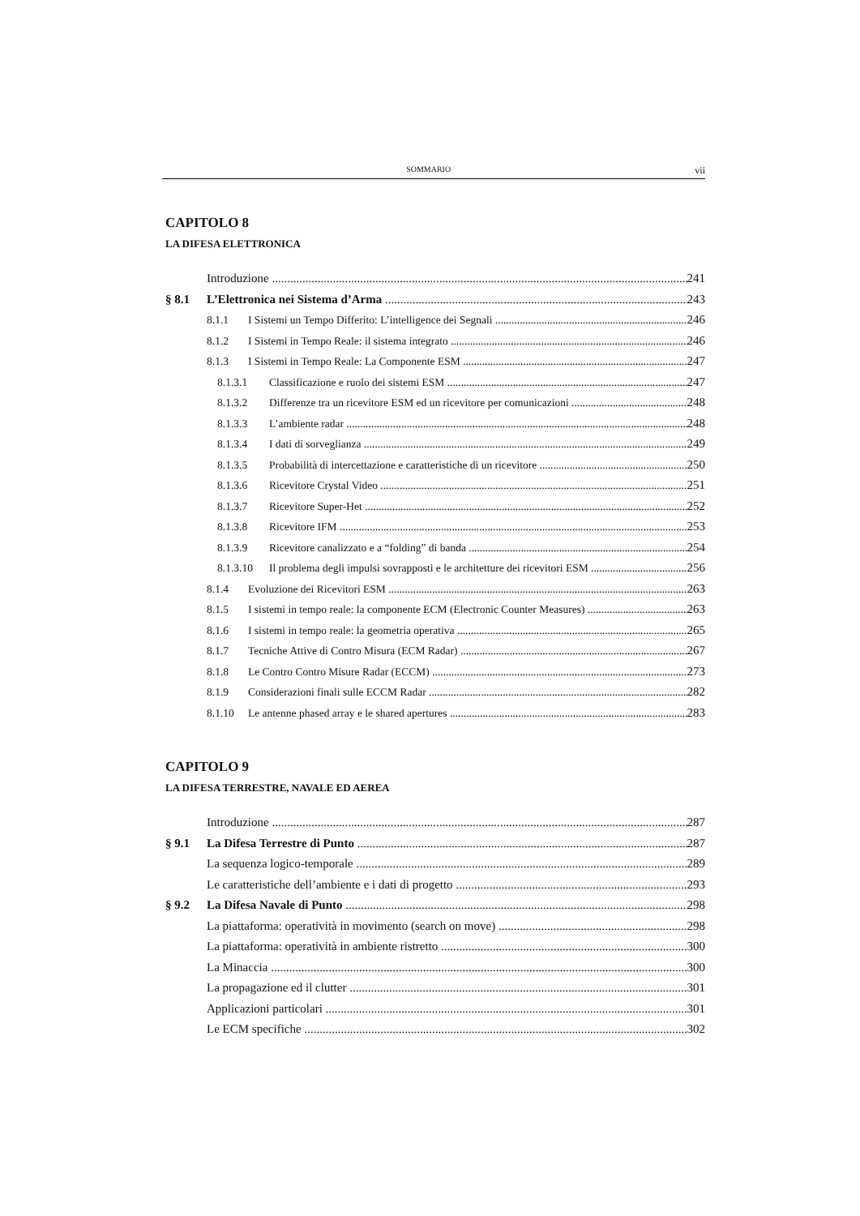SOMMARIO vii
CAPITOLO 8
LA DIFESA ELETTRONICA
Introduzione 241
§ 8.1 L’Elettronica nei Sistema d’Arma 243
8.1.1 I Sistemi un Tempo Differito: L’intelligence dei Segnali 246
8.1.2 I Sistemi in Tempo Reale: il sistema integrato 246
8.1.3 I Sistemi in Tempo Reale: La Componente ESM 247
8.1.3.1 Classificazione e ruolo dei sistemi ESM 247
8.1.3.2 Differenze tra un ricevitore ESM ed un ricevitore per comunicazioni 248
8.1.3.3 L’ambiente radar 248
8.1.3.4 I dati di sorveglianza 249
8.1.3.5 Probabilità di intercettazione e caratteristiche di un ricevitore 250
8.1.3.6 Ricevitore Crystal Video 251
8.1.3.7 Ricevitore Super-Het 252
8.1.3.8 Ricevitore IFM 253
8.1.3.9 Ricevitore canalizzato e a “folding” di banda 254
8.1.3.10 Il problema degli impulsi sovrapposti e le architetture dei ricevitori ESM 256
8.1.4 Evoluzione dei Ricevitori ESM 263
8.1.5 I sistemi in tempo reale: la componente ECM (Electronic Counter Measures) 263
8.1.6 I sistemi in tempo reale: la geometria operativa 265
8.1.7 Tecniche Attive di Contro Misura (ECM Radar) 267
8.1.8 Le Contro Contro Misure Radar (ECCM) 273
8.1.9 Considerazioni finali sulle ECCM Radar 282
8.1.10 Le antenne phased array e le shared apertures 283
CAPITOLO 9
LA DIFESA TERRESTRE, NAVALE ED AEREA
Introduzione 287
§ 9.1 La Difesa Terrestre di Punto 287
La sequenza logico-temporale 289
Le caratteristiche dell’ambiente e i dati di progetto 293
§ 9.2 La Difesa Navale di Punto 298
La piattaforma: operatività in movimento (search on move) 298
La piattaforma: operatività in ambiente ristretto 300
La Minaccia 300
La propagazione ed il clutter 301
Applicazioni particolari 301
Le ECM specifiche 302